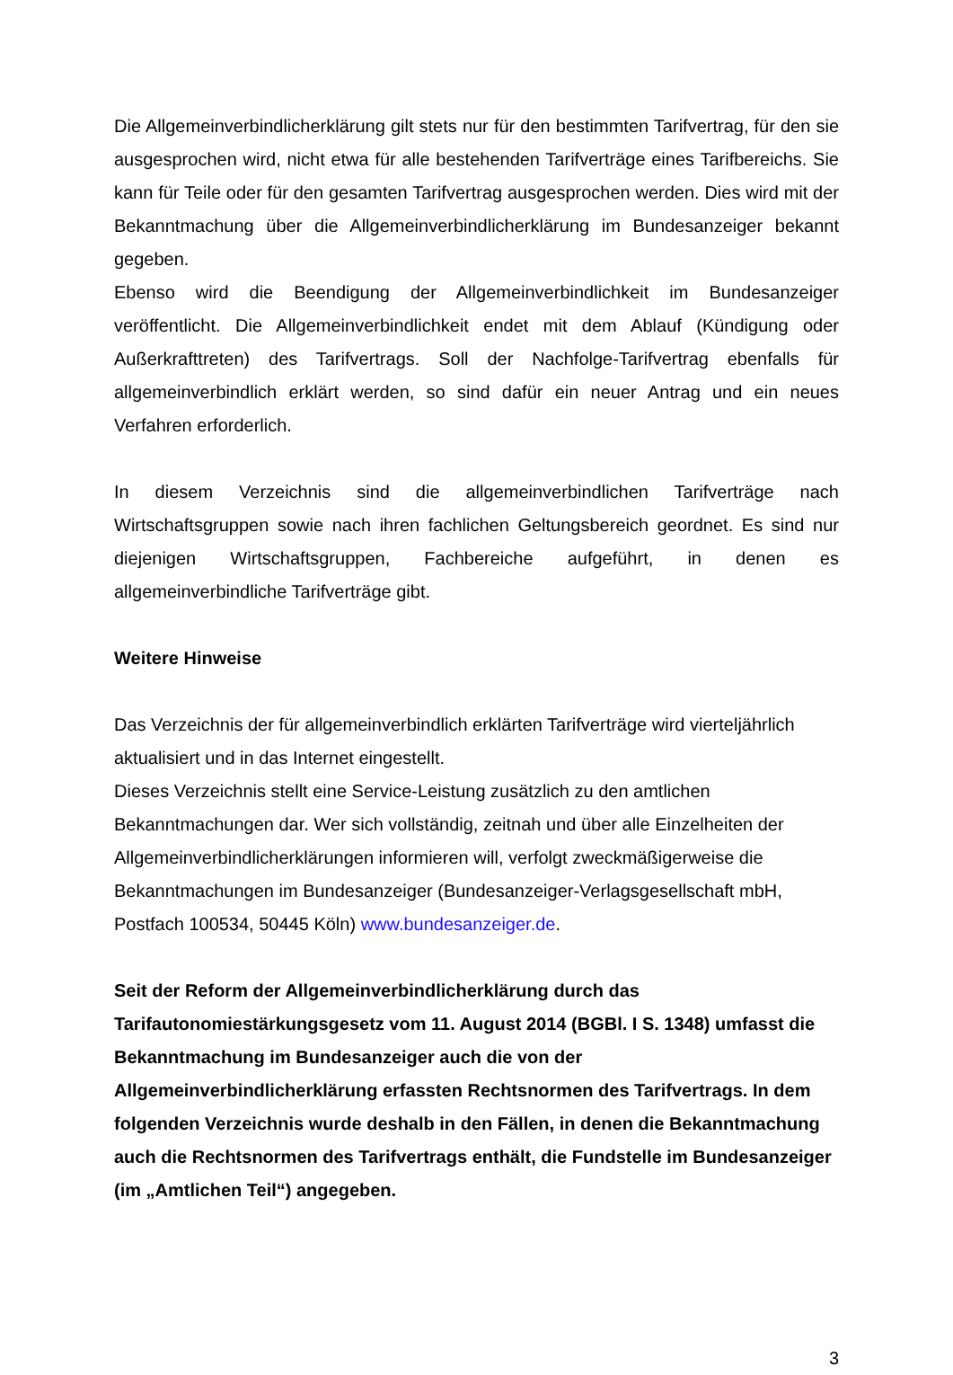Die Allgemeinverbindlicherklärung gilt stets nur für den bestimmten Tarifvertrag, für den sie ausgesprochen wird, nicht etwa für alle bestehenden Tarifverträge eines Tarifbereichs. Sie kann für Teile oder für den gesamten Tarifvertrag ausgesprochen werden. Dies wird mit der Bekanntmachung über die Allgemeinverbindlicherklärung im Bundesanzeiger bekannt gegeben.
Ebenso wird die Beendigung der Allgemeinverbindlichkeit im Bundesanzeiger veröffentlicht. Die Allgemeinverbindlichkeit endet mit dem Ablauf (Kündigung oder Außerkrafttreten) des Tarifvertrags. Soll der Nachfolge-Tarifvertrag ebenfalls für allgemeinverbindlich erklärt werden, so sind dafür ein neuer Antrag und ein neues Verfahren erforderlich.
In diesem Verzeichnis sind die allgemeinverbindlichen Tarifverträge nach Wirtschaftsgruppen sowie nach ihren fachlichen Geltungsbereich geordnet. Es sind nur diejenigen Wirtschaftsgruppen, Fachbereiche aufgeführt, in denen es allgemeinverbindliche Tarifverträge gibt.
Weitere Hinweise
Das Verzeichnis der für allgemeinverbindlich erklärten Tarifverträge wird vierteljährlich aktualisiert und in das Internet eingestellt.
Dieses Verzeichnis stellt eine Service-Leistung zusätzlich zu den amtlichen Bekanntmachungen dar. Wer sich vollständig, zeitnah und über alle Einzelheiten der Allgemeinverbindlicherklärungen informieren will, verfolgt zweckmäßigerweise die Bekanntmachungen im Bundesanzeiger (Bundesanzeiger-Verlagsgesellschaft mbH, Postfach 100534, 50445 Köln) www.bundesanzeiger.de.
Seit der Reform der Allgemeinverbindlicherklärung durch das Tarifautonomiestärkungsgesetz vom 11. August 2014 (BGBl. I S. 1348) umfasst die Bekanntmachung im Bundesanzeiger auch die von der Allgemeinverbindlicherklärung erfassten Rechtsnormen des Tarifvertrags. In dem folgenden Verzeichnis wurde deshalb in den Fällen, in denen die Bekanntmachung auch die Rechtsnormen des Tarifvertrags enthält, die Fundstelle im Bundesanzeiger (im „Amtlichen Teil“) angegeben.
3